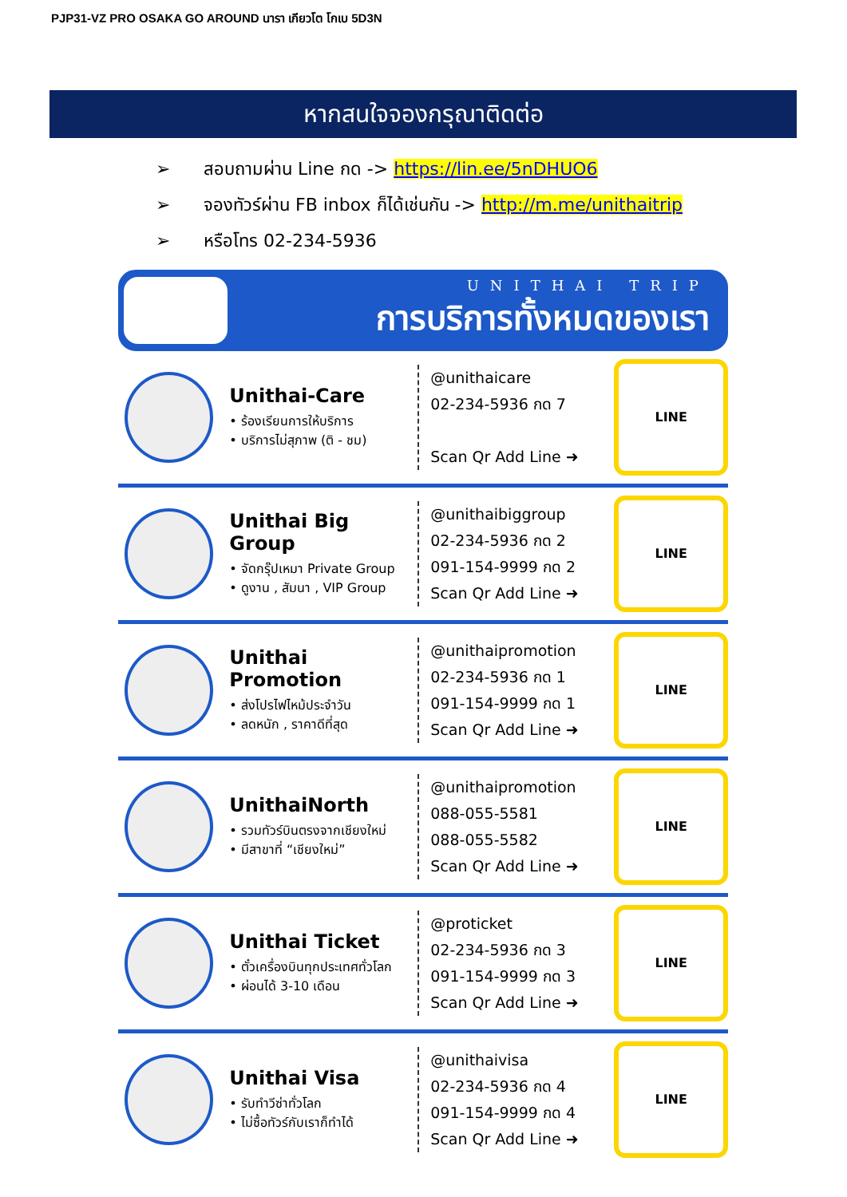PJP31-VZ PRO OSAKA GO AROUND นารา เกียวโต โกเบ 5D3N
หากสนใจจองกรุณาติดต่อ
➢ สอบถามผ่าน Line กด -> https://lin.ee/5nDHUO6
➢ จองทัวร์ผ่าน FB inbox ก็ได้เช่นกัน -> http://m.me/unithaitrip
➢ หรือโทร 02-234-5936
UNITHAI TRIP
การบริการทั้งหมดของเรา
Unithai-Care
• ร้องเรียนการให้บริการ
• บริการไม่สุภาพ (ติ - ชม)
@unithaicare
02-234-5936 กด 7
Scan Qr Add Line ➜
LINE
Unithai Big Group
• จัดกรุ๊ปเหมา Private Group
• ดูงาน , สัมนา , VIP Group
@unithaibiggroup
02-234-5936 กด 2
091-154-9999 กด 2
Scan Qr Add Line ➜
LINE
Unithai Promotion
• ส่งโปรไฟไหม้ประจำวัน
• ลดหนัก , ราคาดีที่สุด
@unithaipromotion
02-234-5936 กด 1
091-154-9999 กด 1
Scan Qr Add Line ➜
LINE
UnithaiNorth
• รวมทัวร์บินตรงจากเชียงใหม่
• มีสาขาที่ “เชียงใหม่”
@unithaipromotion
088-055-5581
088-055-5582
Scan Qr Add Line ➜
LINE
Unithai Ticket
• ตั๋วเครื่องบินทุกประเทศทั่วโลก
• ผ่อนได้ 3-10 เดือน
@proticket
02-234-5936 กด 3
091-154-9999 กด 3
Scan Qr Add Line ➜
LINE
Unithai Visa
• รับทำวีซ่าทั่วโลก
• ไม่ซื้อทัวร์กับเราก็ทำได้
@unithaivisa
02-234-5936 กด 4
091-154-9999 กด 4
Scan Qr Add Line ➜
LINE